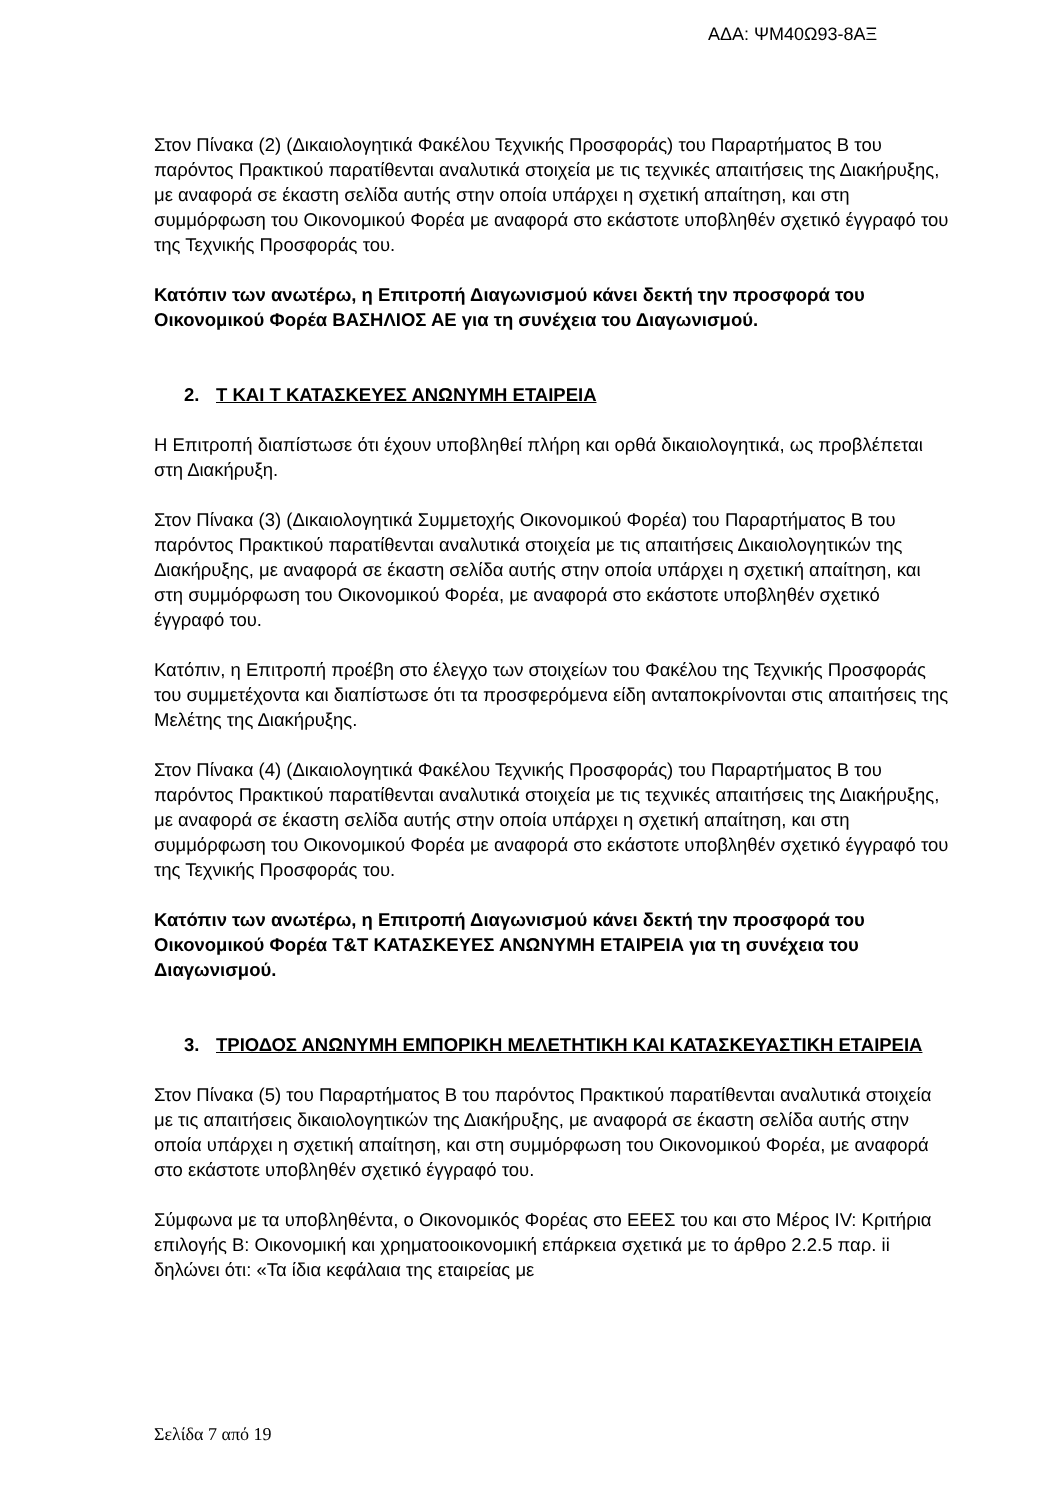ΑΔΑ: ΨΜ40Ω93-8ΑΞ
Στον Πίνακα (2) (Δικαιολογητικά Φακέλου Τεχνικής Προσφοράς) του Παραρτήματος Β του παρόντος Πρακτικού παρατίθενται αναλυτικά στοιχεία με τις τεχνικές απαιτήσεις της Διακήρυξης, με αναφορά σε έκαστη σελίδα αυτής στην οποία υπάρχει η σχετική απαίτηση, και στη συμμόρφωση του Οικονομικού Φορέα με αναφορά στο εκάστοτε υποβληθέν σχετικό έγγραφό του της Τεχνικής Προσφοράς του.
Κατόπιν των ανωτέρω, η Επιτροπή Διαγωνισμού κάνει δεκτή την προσφορά του Οικονομικού Φορέα ΒΑΣΗΛΙΟΣ ΑΕ για τη συνέχεια του Διαγωνισμού.
2. Τ ΚΑΙ Τ ΚΑΤΑΣΚΕΥΕΣ ΑΝΩΝΥΜΗ ΕΤΑΙΡΕΙΑ
Η Επιτροπή διαπίστωσε ότι έχουν υποβληθεί πλήρη και ορθά δικαιολογητικά, ως προβλέπεται στη Διακήρυξη.
Στον Πίνακα (3) (Δικαιολογητικά Συμμετοχής Οικονομικού Φορέα) του Παραρτήματος Β του παρόντος Πρακτικού παρατίθενται αναλυτικά στοιχεία με τις απαιτήσεις Δικαιολογητικών της Διακήρυξης, με αναφορά σε έκαστη σελίδα αυτής στην οποία υπάρχει η σχετική απαίτηση, και στη συμμόρφωση του Οικονομικού Φορέα, με αναφορά στο εκάστοτε υποβληθέν σχετικό έγγραφό του.
Κατόπιν, η Επιτροπή προέβη στο έλεγχο των στοιχείων του Φακέλου της Τεχνικής Προσφοράς του συμμετέχοντα και διαπίστωσε ότι τα προσφερόμενα είδη ανταποκρίνονται στις απαιτήσεις της Μελέτης της Διακήρυξης.
Στον Πίνακα (4) (Δικαιολογητικά Φακέλου Τεχνικής Προσφοράς) του Παραρτήματος Β του παρόντος Πρακτικού παρατίθενται αναλυτικά στοιχεία με τις τεχνικές απαιτήσεις της Διακήρυξης, με αναφορά σε έκαστη σελίδα αυτής στην οποία υπάρχει η σχετική απαίτηση, και στη συμμόρφωση του Οικονομικού Φορέα με αναφορά στο εκάστοτε υποβληθέν σχετικό έγγραφό του της Τεχνικής Προσφοράς του.
Κατόπιν των ανωτέρω, η Επιτροπή Διαγωνισμού κάνει δεκτή την προσφορά του Οικονομικού Φορέα Τ&Τ ΚΑΤΑΣΚΕΥΕΣ ΑΝΩΝΥΜΗ ΕΤΑΙΡΕΙΑ για τη συνέχεια του Διαγωνισμού.
3. ΤΡΙΟΔΟΣ ΑΝΩΝΥΜΗ ΕΜΠΟΡΙΚΗ ΜΕΛΕΤΗΤΙΚΗ ΚΑΙ ΚΑΤΑΣΚΕΥΑΣΤΙΚΗ ΕΤΑΙΡΕΙΑ
Στον Πίνακα (5) του Παραρτήματος Β του παρόντος Πρακτικού παρατίθενται αναλυτικά στοιχεία με τις απαιτήσεις δικαιολογητικών της Διακήρυξης, με αναφορά σε έκαστη σελίδα αυτής στην οποία υπάρχει η σχετική απαίτηση, και στη συμμόρφωση του Οικονομικού Φορέα, με αναφορά στο εκάστοτε υποβληθέν σχετικό έγγραφό του.
Σύμφωνα με τα υποβληθέντα, ο Οικονομικός Φορέας στο ΕΕΕΣ του και στο Μέρος IV: Κριτήρια επιλογής Β: Οικονομική και χρηματοοικονομική επάρκεια σχετικά με το άρθρο 2.2.5 παρ. ii δηλώνει ότι: «Τα ίδια κεφάλαια της εταιρείας με
Σελίδα 7 από 19